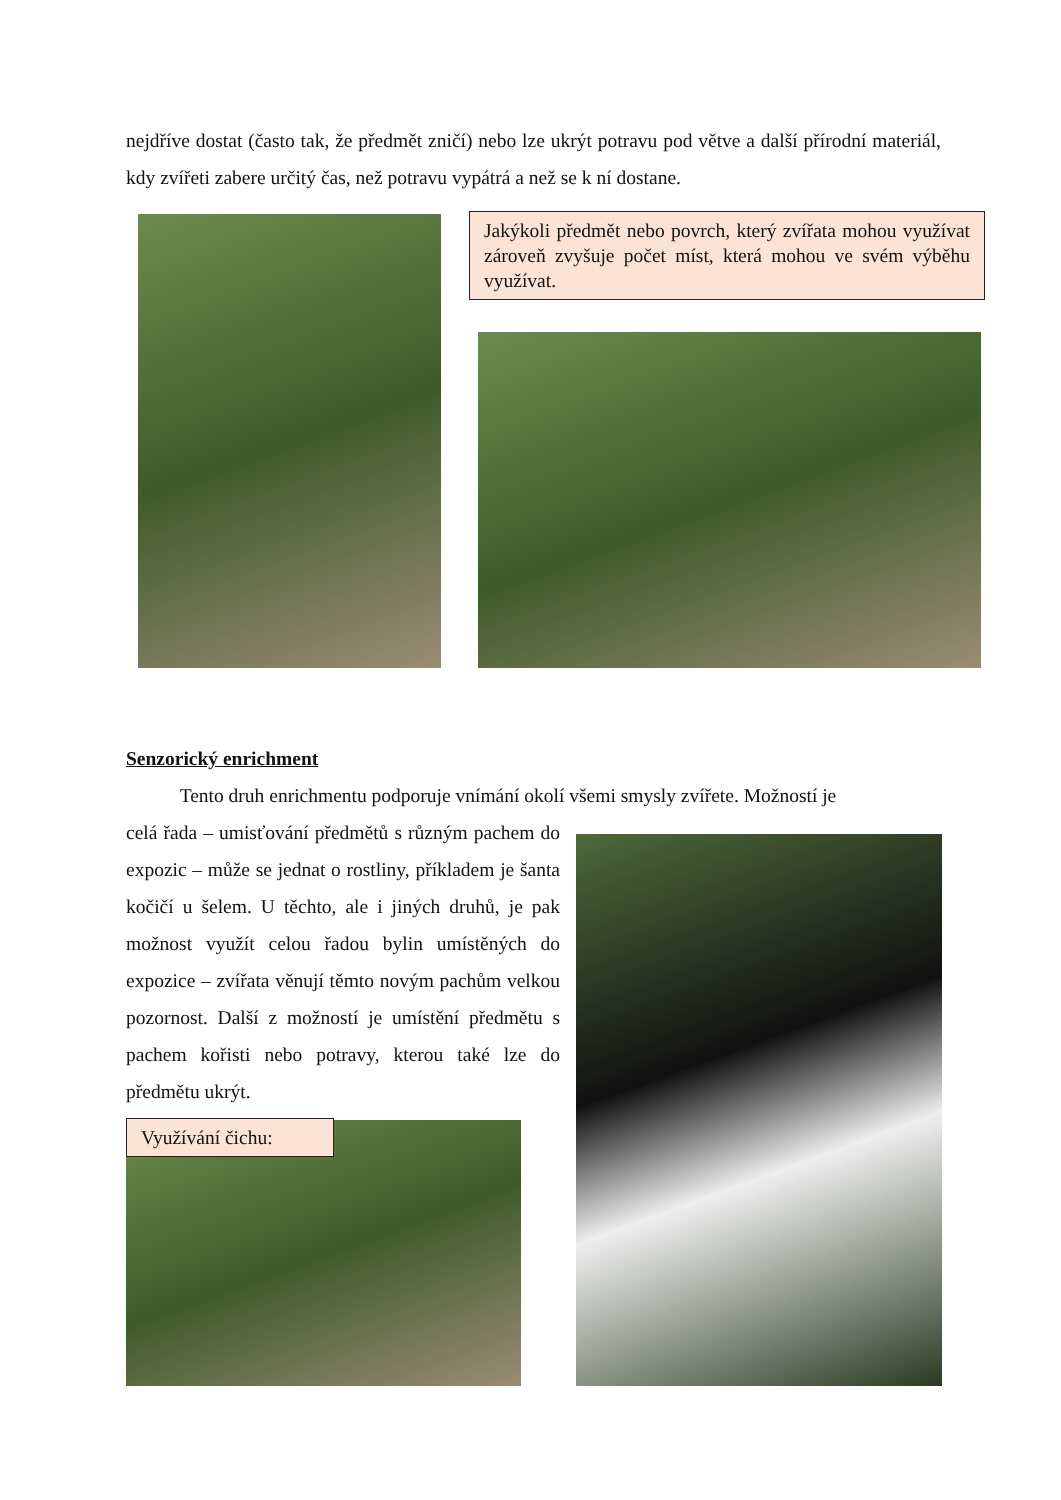nejdříve dostat (často tak, že předmět zničí) nebo lze ukrýt potravu pod větve a další přírodní materiál, kdy zvířeti zabere určitý čas, než potravu vypátrá a než se k ní dostane.
Jakýkoli předmět nebo povrch, který zvířata mohou využívat zároveň zvyšuje počet míst, která mohou ve svém výběhu využívat.
Senzorický enrichment
Tento druh enrichmentu podporuje vnímání okolí všemi smysly zvířete. Možností je
celá řada – umisťování předmětů s různým pachem do expozic – může se jednat o rostliny, příkladem je šanta kočičí u šelem. U těchto, ale i jiných druhů, je pak možnost využít celou řadou bylin umístěných do expozice – zvířata věnují těmto novým pachům velkou pozornost. Další z možností je umístění předmětu s pachem kořisti nebo potravy, kterou také lze do předmětu ukrýt.
Využívání čichu: